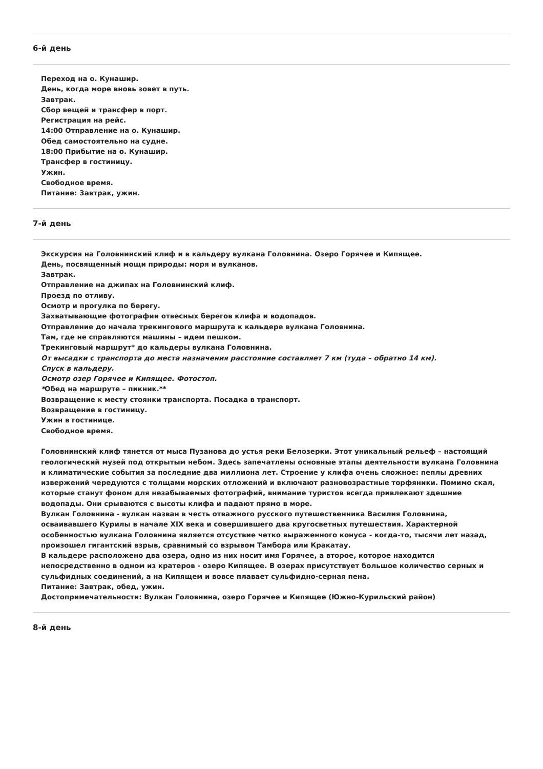6-й день
Переход на о. Кунашир.
День, когда море вновь зовет в путь.
Завтрак.
Сбор вещей и трансфер в порт.
Регистрация на рейс.
14:00 Отправление на о. Кунашир.
Обед самостоятельно на судне.
18:00 Прибытие на о. Кунашир.
Трансфер в гостиницу.
Ужин.
Свободное время.
Питание: Завтрак, ужин.
7-й день
Экскурсия на Головнинский клиф и в кальдеру вулкана Головнина. Озеро Горячее и Кипящее.
День, посвященный мощи природы: моря и вулканов.
Завтрак.
Отправление на джипах на Головнинский клиф.
Проезд по отливу.
Осмотр и прогулка по берегу.
Захватывающие фотографии отвесных берегов клифа и водопадов.
Отправление до начала трекингового маршрута к кальдере вулкана Головнина.
Там, где не справляются машины – идем пешком.
Трекинговый маршрут* до кальдеры вулкана Головнина.
От высадки с транспорта до места назначения расстояние составляет 7 км (туда – обратно 14 км).
Спуск в кальдеру.
Осмотр озер Горячее и Кипящее. Фотостоп.
*Обед на маршруте – пикник.**
Возвращение к месту стоянки транспорта. Посадка в транспорт.
Возвращение в гостиницу.
Ужин в гостинице.
Свободное время.
Головнинский клиф тянется от мыса Пузанова до устья реки Белозерки. Этот уникальный рельеф – настоящий геологический музей под открытым небом. Здесь запечатлены основные этапы деятельности вулкана Головнина и климатические события за последние два миллиона лет. Строение у клифа очень сложное: пеплы древних извержений чередуются с толщами морских отложений и включают разновозрастные торфяники. Помимо скал, которые станут фоном для незабываемых фотографий, внимание туристов всегда привлекают здешние водопады. Они срываются с высоты клифа и падают прямо в море.
Вулкан Головнина - вулкан назван в честь отважного русского путешественника Василия Головнина, осваивавшего Курилы в начале XIX века и совершившего два кругосветных путешествия. Характерной особенностью вулкана Головнина является отсуствие четко выраженного конуса - когда-то, тысячи лет назад, произошел гигантский взрыв, сравнимый со взрывом Тамбора или Кракатау.
В кальдере расположено два озера, одно из них носит имя Горячее, а второе, которое находится непосредственно в одном из кратеров - озеро Кипящее. В озерах присутствует большое количество серных и сульфидных соединений, а на Кипящем и вовсе плавает сульфидно-серная пена.
Питание: Завтрак, обед, ужин.
Достопримечательности: Вулкан Головнина, озеро Горячее и Кипящее (Южно-Курильский район)
8-й день